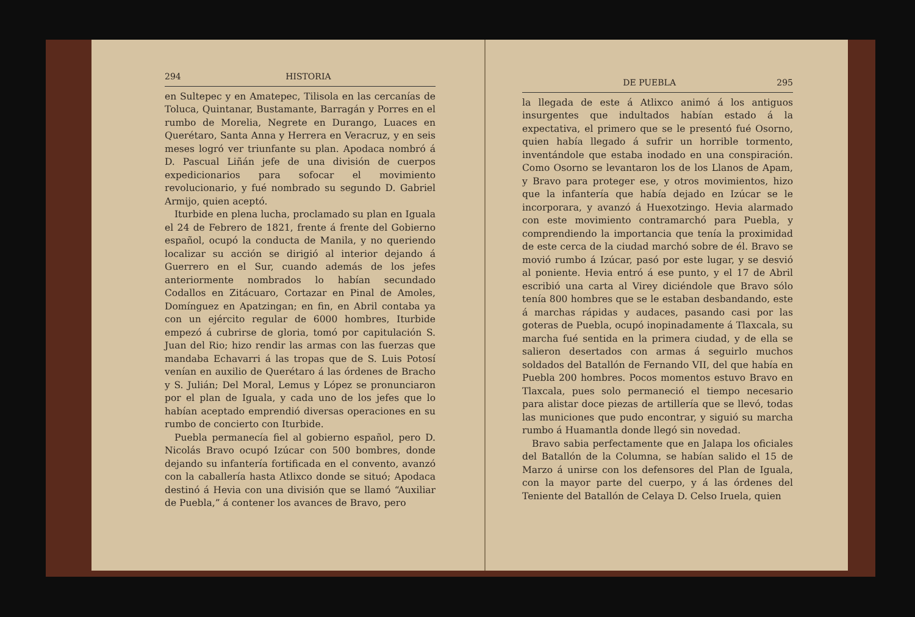294 HISTORIA
en Sultepec y en Amatepec, Tilisola en las cercanías de Toluca, Quintanar, Bustamante, Barragán y Porres en el rumbo de Morelia, Negrete en Durango, Luaces en Querétaro, Santa Anna y Herrera en Veracruz, y en seis meses logró ver triunfante su plan. Apodaca nombró á D. Pascual Liñán jefe de una división de cuerpos expedicionarios para sofocar el movimiento revolucionario, y fué nombrado su segundo D. Gabriel Armijo, quien aceptó.
Iturbide en plena lucha, proclamado su plan en Iguala el 24 de Febrero de 1821, frente á frente del Gobierno español, ocupó la conducta de Manila, y no queriendo localizar su acción se dirigió al interior dejando á Guerrero en el Sur, cuando además de los jefes anteriormente nombrados lo habían secundado Codallos en Zitácuaro, Cortazar en Pinal de Amoles, Domínguez en Apatzingan; en fin, en Abril contaba ya con un ejército regular de 6000 hombres, Iturbide empezó á cubrirse de gloria, tomó por capitulación S. Juan del Rio; hizo rendir las armas con las fuerzas que mandaba Echavarri á las tropas que de S. Luis Potosí venían en auxilio de Querétaro á las órdenes de Bracho y S. Julián; Del Moral, Lemus y López se pronunciaron por el plan de Iguala, y cada uno de los jefes que lo habían aceptado emprendió diversas operaciones en su rumbo de concierto con Iturbide.
Puebla permanecía fiel al gobierno español, pero D. Nicolás Bravo ocupó Izúcar con 500 bombres, donde dejando su infantería fortificada en el convento, avanzó con la caballería hasta Atlixco donde se situó; Apodaca destinó á Hevia con una división que se llamó “Auxiliar de Puebla,” á contener los avances de Bravo, pero
DE PUEBLA 295
la llegada de este á Atlixco animó á los antiguos insurgentes que indultados habían estado á la expectativa, el primero que se le presentó fué Osorno, quien había llegado á sufrir un horrible tormento, inventándole que estaba inodado en una conspiración. Como Osorno se levantaron los de los Llanos de Apam, y Bravo para proteger ese, y otros movimientos, hizo que la infantería que había dejado en Izúcar se le incorporara, y avanzó á Huexotzingo. Hevia alarmado con este movimiento contramarchó para Puebla, y comprendiendo la importancia que tenía la proximidad de este cerca de la ciudad marchó sobre de él. Bravo se movió rumbo á Izúcar, pasó por este lugar, y se desvió al poniente. Hevia entró á ese punto, y el 17 de Abril escribió una carta al Virey diciéndole que Bravo sólo tenía 800 hombres que se le estaban desbandando, este á marchas rápidas y audaces, pasando casi por las goteras de Puebla, ocupó inopinadamente á Tlaxcala, su marcha fué sentida en la primera ciudad, y de ella se salieron desertados con armas á seguirlo muchos soldados del Batallón de Fernando VII, del que había en Puebla 200 hombres. Pocos momentos estuvo Bravo en Tlaxcala, pues solo permaneció el tiempo necesario para alistar doce piezas de artillería que se llevó, todas las municiones que pudo encontrar, y siguió su marcha rumbo á Huamantla donde llegó sin novedad.
Bravo sabia perfectamente que en Jalapa los oficiales del Batallón de la Columna, se habían salido el 15 de Marzo á unirse con los defensores del Plan de Iguala, con la mayor parte del cuerpo, y á las órdenes del Teniente del Batallón de Celaya D. Celso Iruela, quien